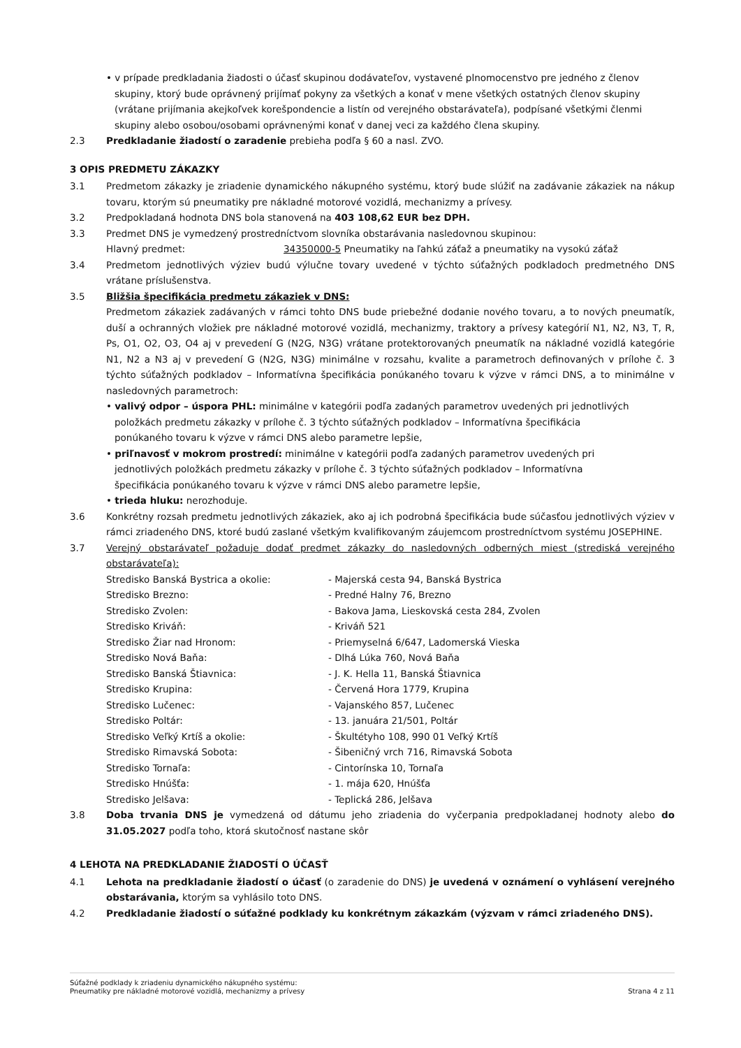• v prípade predkladania žiadosti o účasť skupinou dodávateľov, vystavené plnomocenstvo pre jedného z členov skupiny, ktorý bude oprávnený prijímať pokyny za všetkých a konať v mene všetkých ostatných členov skupiny (vrátane prijímania akejkoľvek korešpondencie a listín od verejného obstarávateľa), podpísané všetkými členmi skupiny alebo osobou/osobami oprávnenými konať v danej veci za každého člena skupiny.
2.3 Predkladanie žiadostí o zaradenie prebieha podľa § 60 a nasl. ZVO.
3 OPIS PREDMETU ZÁKAZKY
3.1 Predmetom zákazky je zriadenie dynamického nákupného systému, ktorý bude slúžiť na zadávanie zákaziek na nákup tovaru, ktorým sú pneumatiky pre nákladné motorové vozidlá, mechanizmy a prívesy.
3.2 Predpokladaná hodnota DNS bola stanovená na 403 108,62 EUR bez DPH.
3.3 Predmet DNS je vymedzený prostredníctvom slovníka obstarávania nasledovnou skupinou:
Hlavný predmet: 34350000-5 Pneumatiky na ľahkú záťaž a pneumatiky na vysokú záťaž
3.4 Predmetom jednotlivých výziev budú výlučne tovary uvedené v týchto súťažných podkladoch predmetného DNS vrátane príslušenstva.
3.5 Bližšia špecifikácia predmetu zákaziek v DNS:
Predmetom zákaziek zadávaných v rámci tohto DNS bude priebežné dodanie nového tovaru, a to nových pneumatík, duší a ochranných vložiek pre nákladné motorové vozidlá, mechanizmy, traktory a prívesy kategórií N1, N2, N3, T, R, Ps, O1, O2, O3, O4 aj v prevedení G (N2G, N3G) vrátane protektorovaných pneumatík na nákladné vozidlá kategórie N1, N2 a N3 aj v prevedení G (N2G, N3G) minimálne v rozsahu, kvalite a parametroch definovaných v prílohe č. 3 týchto súťažných podkladov – Informatívna špecifikácia ponúkaného tovaru k výzve v rámci DNS, a to minimálne v nasledovných parametroch:
• valivý odpor – úspora PHL: minimálne v kategórii podľa zadaných parametrov uvedených pri jednotlivých položkách predmetu zákazky v prílohe č. 3 týchto súťažných podkladov – Informatívna špecifikácia ponúkaného tovaru k výzve v rámci DNS alebo parametre lepšie,
• priľnavosť v mokrom prostredí: minimálne v kategórii podľa zadaných parametrov uvedených pri jednotlivých položkách predmetu zákazky v prílohe č. 3 týchto súťažných podkladov – Informatívna špecifikácia ponúkaného tovaru k výzve v rámci DNS alebo parametre lepšie,
• trieda hluku: nerozhoduje.
3.6 Konkrétny rozsah predmetu jednotlivých zákaziek, ako aj ich podrobná špecifikácia bude súčasťou jednotlivých výziev v rámci zriadeného DNS, ktoré budú zaslané všetkým kvalifikovaným záujemcom prostredníctvom systému JOSEPHINE.
3.7 Verejný obstarávateľ požaduje dodať predmet zákazky do nasledovných odberných miest (strediská verejného obstarávateľa):
Stredisko Banská Bystrica a okolie: - Majerská cesta 94, Banská Bystrica
Stredisko Brezno: - Predné Halny 76, Brezno
Stredisko Zvolen: - Bakova Jama, Lieskovská cesta 284, Zvolen
Stredisko Kriváň: - Kriváň 521
Stredisko Žiar nad Hronom: - Priemyselná 6/647, Ladomerská Vieska
Stredisko Nová Baňa: - Dlhá Lúka 760, Nová Baňa
Stredisko Banská Štiavnica: - J. K. Hella 11, Banská Štiavnica
Stredisko Krupina: - Červená Hora 1779, Krupina
Stredisko Lučenec: - Vajanského 857, Lučenec
Stredisko Poltár: - 13. januára 21/501, Poltár
Stredisko Veľký Krtíš a okolie: - Škultétyho 108, 990 01 Veľký Krtíš
Stredisko Rimavská Sobota: - Šibeničný vrch 716, Rimavská Sobota
Stredisko Tornaľa: - Cintorínska 10, Tornaľa
Stredisko Hnúšťa: - 1. mája 620, Hnúšťa
Stredisko Jelšava: - Teplická 286, Jelšava
3.8 Doba trvania DNS je vymedzená od dátumu jeho zriadenia do vyčerpania predpokladanej hodnoty alebo do 31.05.2027 podľa toho, ktorá skutočnosť nastane skôr
4 LEHOTA NA PREDKLADANIE ŽIADOSTÍ O ÚČASŤ
4.1 Lehota na predkladanie žiadostí o účasť (o zaradenie do DNS) je uvedená v oznámení o vyhlásení verejného obstarávania, ktorým sa vyhlásilo toto DNS.
4.2 Predkladanie žiadostí o súťažné podklady ku konkrétnym zákazkám (výzvam v rámci zriadeného DNS).
Súťažné podklady k zriadeniu dynamického nákupného systému:
Pneumatiky pre nákladné motorové vozidlá, mechanizmy a prívesy Strana 4 z 11